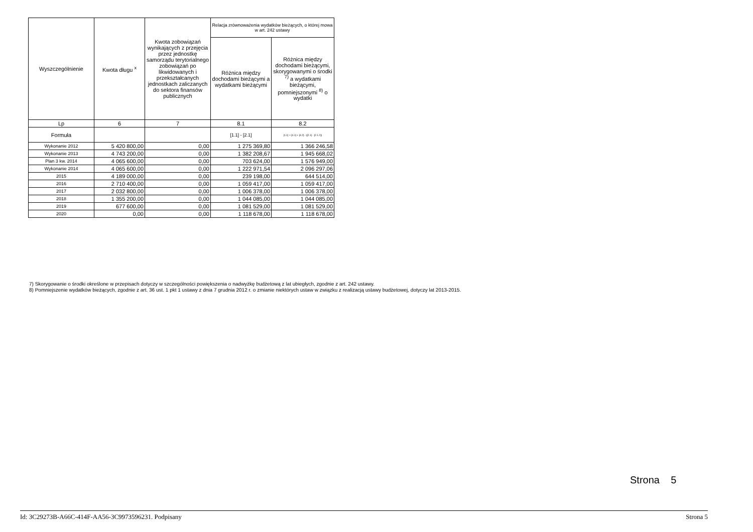| Wyszczególnienie | Kwota długu <sup>x</sup> | Kwota zobowiązań wynikających z przejęcia przez jednostkę samorządu terytorialnego zobowiązań po likwidowanych i przekształcanych jednostkach zaliczanych do sektora finansów publicznych | Relacja zrównoważenia wydatków bieżących, o której mowa w art. 242 ustawy | |
| --- | --- | --- | --- | --- |
| | | | Różnica między dochodami bieżącymi a wydatkami bieżącymi | Różnica między dochodami bieżącymi, skorygowanymi o środki <sup>7)</sup> a wydatkami bieżącymi, pomniejszonymi <sup>8)</sup> o wydatki |
| Lp | 6 | 7 | 8.1 | 8.2 |
| Formuła | | | [1.1] - [2.1] | [1.1] + [4.1] + [4.2] - ([2.1] - [2.1.2]) |
| Wykonanie 2012 | 5 420 800,00 | 0,00 | 1 275 369,80 | 1 366 246,58 |
| Wykonanie 2013 | 4 743 200,00 | 0,00 | 1 382 208,67 | 1 945 668,02 |
| Plan 3 kw. 2014 | 4 065 600,00 | 0,00 | 703 624,00 | 1 576 949,00 |
| Wykonanie 2014 | 4 065 600,00 | 0,00 | 1 222 971,54 | 2 096 297,06 |
| 2015 | 4 189 000,00 | 0,00 | 239 198,00 | 644 514,00 |
| 2016 | 2 710 400,00 | 0,00 | 1 059 417,00 | 1 059 417,00 |
| 2017 | 2 032 800,00 | 0,00 | 1 006 378,00 | 1 006 378,00 |
| 2018 | 1 355 200,00 | 0,00 | 1 044 085,00 | 1 044 085,00 |
| 2019 | 677 600,00 | 0,00 | 1 081 529,00 | 1 081 529,00 |
| 2020 | 0,00 | 0,00 | 1 118 678,00 | 1 118 678,00 |
7) Skorygowanie o środki określone w przepisach dotyczy w szczególności powiększenia o nadwyżkę budżetową z lat ubiegłych, zgodnie z art. 242 ustawy.
8) Pomniejszenie wydatków bieżących, zgodnie z art. 36 ust. 1 pkt 1 ustawy z dnia 7 grudnia 2012 r. o zmianie niektórych ustaw w związku z realizacją ustawy budżetowej, dotyczy lat 2013-2015.
Strona 5
Id: 3C29273B-A66C-414F-AA56-3C9973596231. Podpisany Strona 5